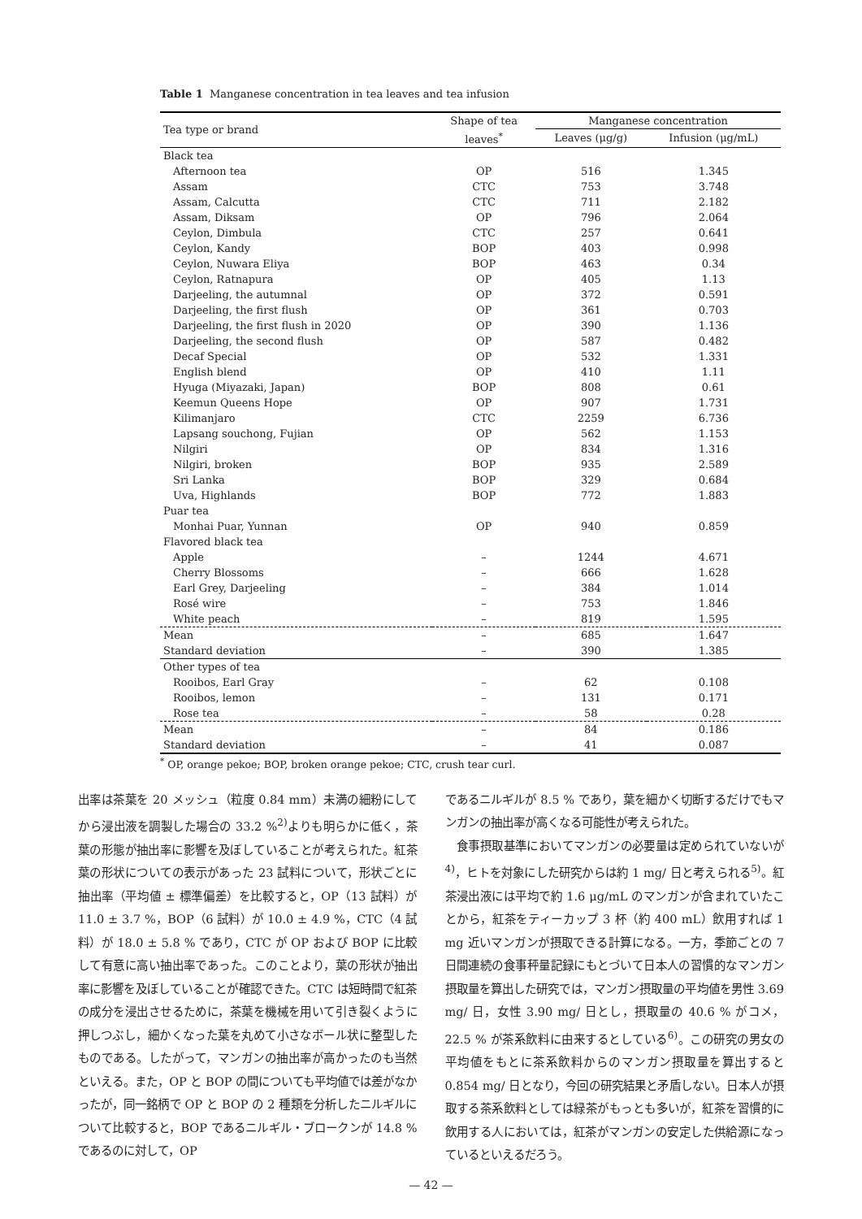Table 1 Manganese concentration in tea leaves and tea infusion
| Tea type or brand | Shape of tea | Manganese concentration | |
| --- | --- | --- | --- |
| | leaves<sup>*</sup> | Leaves (μg/g) | Infusion (μg/mL) |
| Black tea | | | |
| Afternoon tea | OP | 516 | 1.345 |
| Assam | CTC | 753 | 3.748 |
| Assam, Calcutta | CTC | 711 | 2.182 |
| Assam, Diksam | OP | 796 | 2.064 |
| Ceylon, Dimbula | CTC | 257 | 0.641 |
| Ceylon, Kandy | BOP | 403 | 0.998 |
| Ceylon, Nuwara Eliya | BOP | 463 | 0.34 |
| Ceylon, Ratnapura | OP | 405 | 1.13 |
| Darjeeling, the autumnal | OP | 372 | 0.591 |
| Darjeeling, the first flush | OP | 361 | 0.703 |
| Darjeeling, the first flush in 2020 | OP | 390 | 1.136 |
| Darjeeling, the second flush | OP | 587 | 0.482 |
| Decaf Special | OP | 532 | 1.331 |
| English blend | OP | 410 | 1.11 |
| Hyuga (Miyazaki, Japan) | BOP | 808 | 0.61 |
| Keemun Queens Hope | OP | 907 | 1.731 |
| Kilimanjaro | CTC | 2259 | 6.736 |
| Lapsang souchong, Fujian | OP | 562 | 1.153 |
| Nilgiri | OP | 834 | 1.316 |
| Nilgiri, broken | BOP | 935 | 2.589 |
| Sri Lanka | BOP | 329 | 0.684 |
| Uva, Highlands | BOP | 772 | 1.883 |
| Puar tea | | | |
| Monhai Puar, Yunnan | OP | 940 | 0.859 |
| Flavored black tea | | | |
| Apple | – | 1244 | 4.671 |
| Cherry Blossoms | – | 666 | 1.628 |
| Earl Grey, Darjeeling | – | 384 | 1.014 |
| Rosé wire | – | 753 | 1.846 |
| White peach | – | 819 | 1.595 |
| Mean | – | 685 | 1.647 |
| Standard deviation | – | 390 | 1.385 |
| Other types of tea | | | |
| Rooibos, Earl Gray | – | 62 | 0.108 |
| Rooibos, lemon | – | 131 | 0.171 |
| Rose tea | – | 58 | 0.28 |
| Mean | – | 84 | 0.186 |
| Standard deviation | – | 41 | 0.087 |
<sup>*</sup> OP, orange pekoe; BOP, broken orange pekoe; CTC, crush tear curl.
出率は茶葉を 20 メッシュ（粒度 0.84 mm）未満の細粉にしてから浸出液を調製した場合の 33.2 %<sup>2)</sup>よりも明らかに低く，茶葉の形態が抽出率に影響を及ぼしていることが考えられた。紅茶葉の形状についての表示があった 23 試料について，形状ごとに抽出率（平均値 ± 標準偏差）を比較すると，OP（13 試料）が 11.0 ± 3.7 %，BOP（6 試料）が 10.0 ± 4.9 %，CTC（4 試料）が 18.0 ± 5.8 % であり，CTC が OP および BOP に比較して有意に高い抽出率であった。このことより，葉の形状が抽出率に影響を及ぼしていることが確認できた。CTC は短時間で紅茶の成分を浸出させるために，茶葉を機械を用いて引き裂くように押しつぶし，細かくなった葉を丸めて小さなボール状に整型したものである。したがって，マンガンの抽出率が高かったのも当然といえる。また，OP と BOP の間についても平均値では差がなかったが，同一銘柄で OP と BOP の 2 種類を分析したニルギルについて比較すると，BOP であるニルギル・ブロークンが 14.8 % であるのに対して，OP
であるニルギルが 8.5 % であり，葉を細かく切断するだけでもマンガンの抽出率が高くなる可能性が考えられた。
　食事摂取基準においてマンガンの必要量は定められていないが<sup>4)</sup>，ヒトを対象にした研究からは約 1 mg/ 日と考えられる<sup>5)</sup>。紅茶浸出液には平均で約 1.6 μg/mL のマンガンが含まれていたことから，紅茶をティーカップ 3 杯（約 400 mL）飲用すれば 1 mg 近いマンガンが摂取できる計算になる。一方，季節ごとの 7 日間連続の食事秤量記録にもとづいて日本人の習慣的なマンガン摂取量を算出した研究では，マンガン摂取量の平均値を男性 3.69 mg/ 日，女性 3.90 mg/ 日とし，摂取量の 40.6 % がコメ，22.5 % が茶系飲料に由来するとしている<sup>6)</sup>。この研究の男女の平均値をもとに茶系飲料からのマンガン摂取量を算出すると 0.854 mg/ 日となり，今回の研究結果と矛盾しない。日本人が摂取する茶系飲料としては緑茶がもっとも多いが，紅茶を習慣的に飲用する人においては，紅茶がマンガンの安定した供給源になっているといえるだろう。
— 42 —